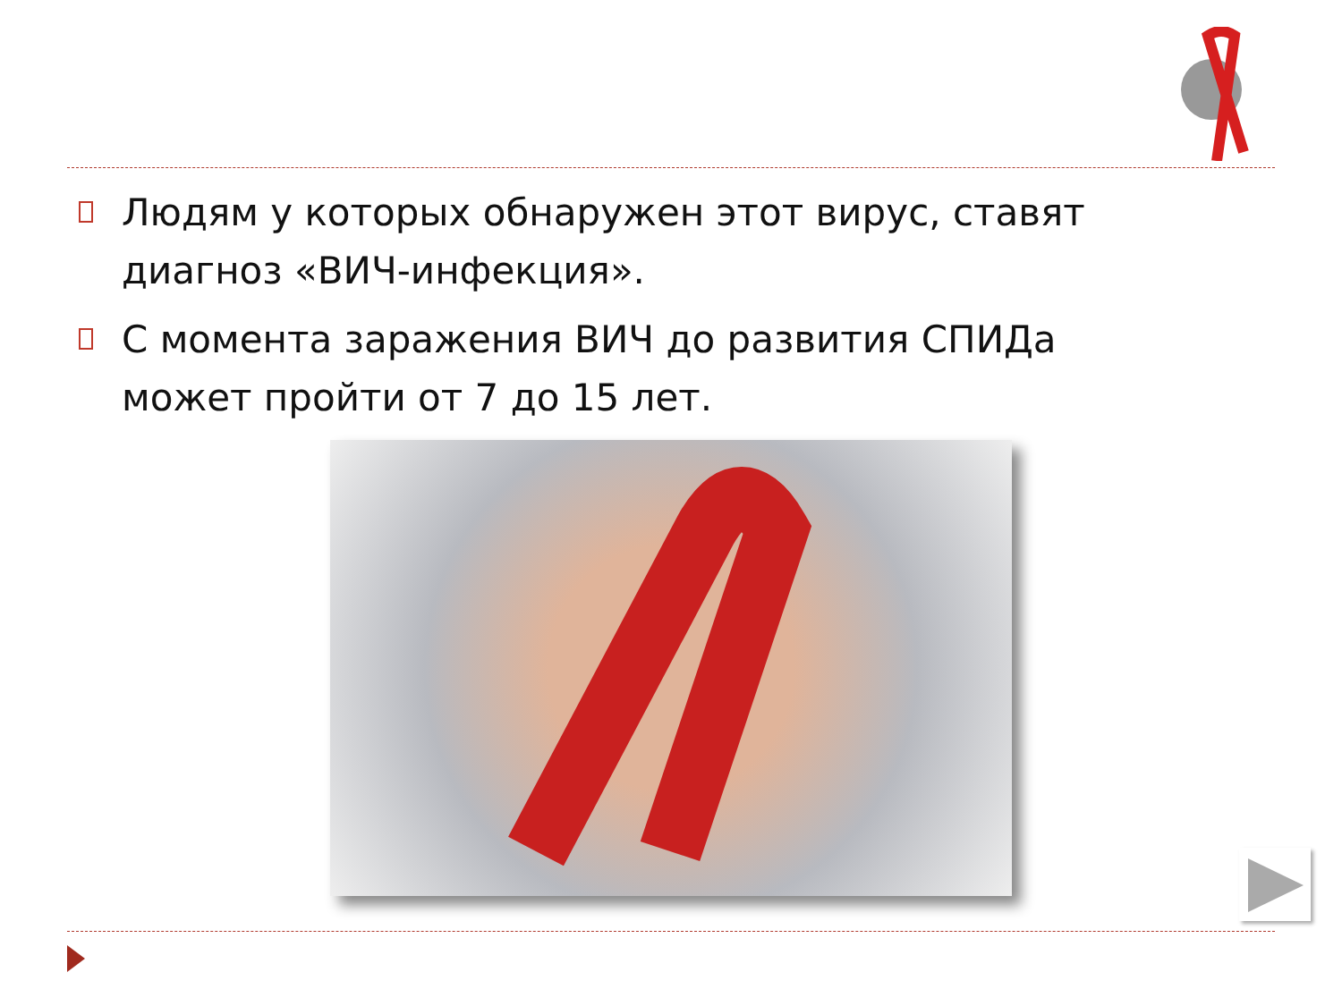Людям у которых обнаружен этот вирус, ставят диагноз «ВИЧ-инфекция».
С момента заражения ВИЧ до развития СПИДа может пройти от 7 до 15 лет.